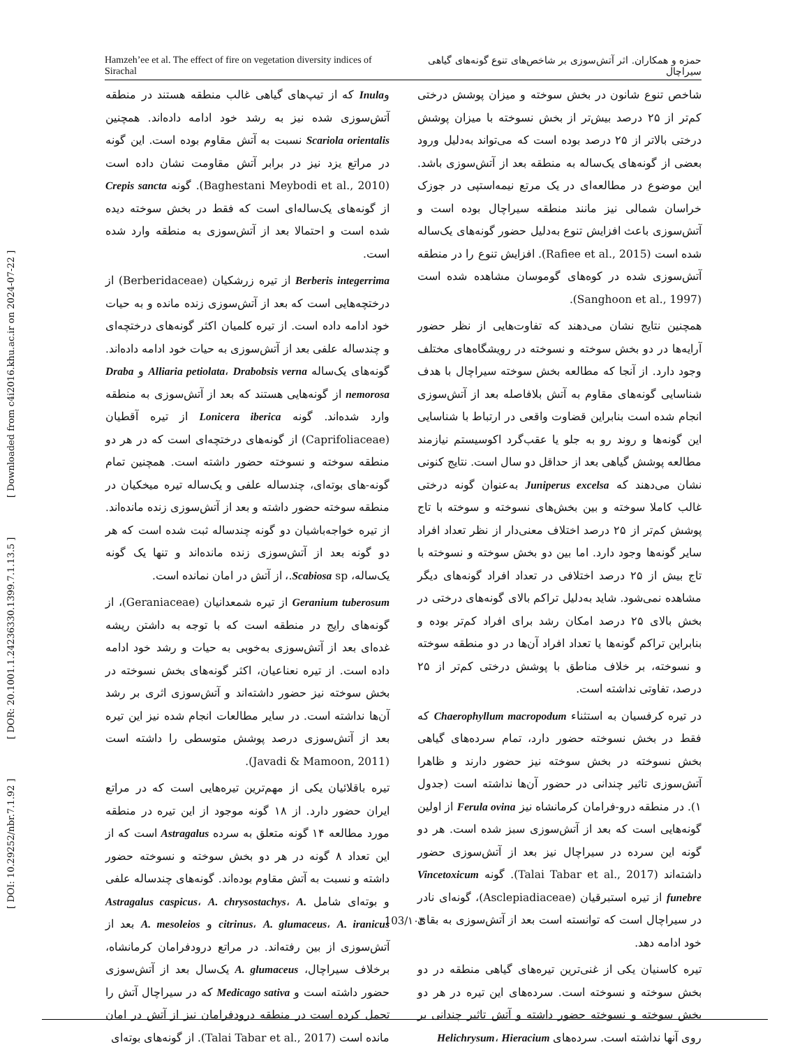[ DOI: 10.29252/nbr.7.1.92 ] [ DOR: 20.1001.1.24236330.1399.7.1.13.5 ] [ Downloaded from c4i2016.khu.ac.ir on 2024-07-22 ]
Hamzeh’ee et al. The effect of fire on vegetation diversity indices of Sirachal حمزه و همکاران. اثر آتش‌سوزی بر شاخص‌های تنوع گونه‌های گیاهی سیراچال
شاخص تنوع شانون در بخش سوخته و میزان پوشش درختی کم‌تر از ۲۵ درصد بیش‌تر از بخش نسوخته با میزان پوشش درختی بالاتر از ۲۵ درصد بوده است که می‌تواند به‌دلیل ورود بعضی از گونه‌های یک‌ساله به منطقه بعد از آتش‌سوزی باشد. این موضوع در مطالعه‌ای در یک مرتع نیمه‌استپی در جوزک خراسان شمالی نیز مانند منطقه سیراچال بوده است و آتش‌سوزی باعث افزایش تنوع به‌دلیل حضور گونه‌های یک‌ساله شده است (Rafiee et al., 2015). افزایش تنوع را در منطقه آتش‌سوزی شده در کوه‌های گوموسان مشاهده شده است (Sanghoon et al., 1997).
همچنین نتایج نشان می‌دهند که تفاوت‌هایی از نظر حضور آرایه‌ها در دو بخش سوخته و نسوخته در رویشگاه‌های مختلف وجود دارد. از آنجا که مطالعه بخش سوخته سیراچال با هدف شناسایی گونه‌های مقاوم به آتش بلافاصله بعد از آتش‌سوزی انجام شده است بنابراین قضاوت واقعی در ارتباط با شناسایی این گونه‌ها و روند رو به جلو یا عقب‌گرد اکوسیستم نیازمند مطالعه پوشش گیاهی بعد از حداقل دو سال است. نتایج کنونی نشان می‌دهند که Juniperus excelsa به‌عنوان گونه درختی غالب کاملا سوخته و بین بخش‌های نسوخته و سوخته با تاج پوشش کم‌تر از ۲۵ درصد اختلاف معنی‌دار از نظر تعداد افراد سایر گونه‌ها وجود دارد. اما بین دو بخش سوخته و نسوخته با تاج بیش از ۲۵ درصد اختلافی در تعداد افراد گونه‌های دیگر مشاهده نمی‌شود. شاید به‌دلیل تراکم بالای گونه‌های درختی در بخش بالای ۲۵ درصد امکان رشد برای افراد کم‌تر بوده و بنابراین تراکم گونه‌ها یا تعداد افراد آن‌ها در دو منطقه سوخته و نسوخته، بر خلاف مناطق با پوشش درختی کم‌تر از ۲۵ درصد، تفاوتی نداشته است.
در تیره کرفسیان به استثناء Chaerophyllum macropodum که فقط در بخش نسوخته حضور دارد، تمام سرده‌های گیاهی بخش نسوخته در بخش سوخته نیز حضور دارند و ظاهرا آتش‌سوزی تاثیر چندانی در حضور آن‌ها نداشته است (جدول ۱). در منطقه درو-فرامان کرمانشاه نیز Ferula ovina از اولین گونه‌هایی است که بعد از آتش‌سوزی سبز شده است. هر دو گونه این سرده در سیراچال نیز بعد از آتش‌سوزی حضور داشته‌اند (Talai Tabar et al., 2017). گونه Vincetoxicum funebre از تیره استبرقیان (Asclepiadiaceae)، گونه‌ای نادر در سیراچال است که توانسته است بعد از آتش‌سوزی به بقای خود ادامه دهد.
تیره کاسنیان یکی از غنی‌ترین تیره‌های گیاهی منطقه در دو بخش سوخته و نسوخته است. سرده‌های این تیره در هر دو بخش سوخته و نسوخته حضور داشته و آتش تاثیر چندانی بر روی آنها نداشته است. سرده‌های Helichrysum، Hieracium
وInula که از تیپ‌های گیاهی غالب منطقه هستند در منطقه آتش‌سوزی شده نیز به رشد خود ادامه داده‌اند. همچنین Scariola orientalis نسبت به آتش مقاوم بوده است. این گونه در مراتع یزد نیز در برابر آتش مقاومت نشان داده است (Baghestani Meybodi et al., 2010). گونه Crepis sancta از گونه‌های یک‌ساله‌ای است که فقط در بخش سوخته دیده شده است و احتمالا بعد از آتش‌سوزی به منطقه وارد شده است.
Berberis integerrima از تیره زرشکیان (Berberidaceae) از درختچه‌هایی است که بعد از آتش‌سوزی زنده مانده و به حیات خود ادامه داده است. از تیره کلمیان اکثر گونه‌های درختچه‌ای و چندساله علفی بعد از آتش‌سوزی به حیات خود ادامه داده‌اند. گونه‌های یک‌ساله Alliaria petiolata، Drabobsis verna و Draba nemorosa از گونه‌هایی هستند که بعد از آتش‌سوزی به منطقه وارد شده‌اند. گونه Lonicera iberica از تیره آقطیان (Caprifoliaceae) از گونه‌های درختچه‌ای است که در هر دو منطقه سوخته و نسوخته حضور داشته است. همچنین تمام گونه-های بوته‌ای، چندساله علفی و یک‌ساله تیره میخکیان در منطقه سوخته حضور داشته و بعد از آتش‌سوزی زنده مانده‌اند. از تیره خواجه‌باشیان دو گونه چندساله ثبت شده است که هر دو گونه بعد از آتش‌سوزی زنده مانده‌اند و تنها یک گونه یک‌ساله، Scabiosa sp.، از آتش در امان نمانده است.
Geranium tuberosum از تیره شمعدانیان (Geraniaceae)، از گونه‌های رایج در منطقه است که با توجه به داشتن ریشه غده‌ای بعد از آتش‌سوزی به‌خوبی به حیات و رشد خود ادامه داده است. از تیره نعناعیان، اکثر گونه‌های بخش نسوخته در بخش سوخته نیز حضور داشته‌اند و آتش‌سوزی اثری بر رشد آن‌ها نداشته است. در سایر مطالعات انجام شده نیز این تیره بعد از آتش‌سوزی درصد پوشش متوسطی را داشته است (Javadi & Mamoon, 2011).
تیره باقلائیان یکی از مهم‌ترین تیره‌هایی است که در مراتع ایران حضور دارد. از ۱۸ گونه موجود از این تیره در منطقه مورد مطالعه ۱۴ گونه متعلق به سرده Astragalus است که از این تعداد ۸ گونه در هر دو بخش سوخته و نسوخته حضور داشته و نسبت به آتش مقاوم بوده‌اند. گونه‌های چندساله علفی و بوته‌ای شامل Astragalus caspicus، A. chrysostachys، A. citrinus، A. glumaceus، A. iranicus و A. mesoleios بعد از آتش‌سوزی از بین رفته‌اند. در مراتع درودفرامان کرمانشاه، برخلاف سیراچال، A. glumaceus یک‌سال بعد از آتش‌سوزی حضور داشته است و Medicago sativa که در سیراچال آتش را تحمل کرده است در منطقه درودفرامان نیز از آتش در امان مانده است (Talai Tabar et al., 2017). از گونه‌های بوته‌ای
103/۱۰۳